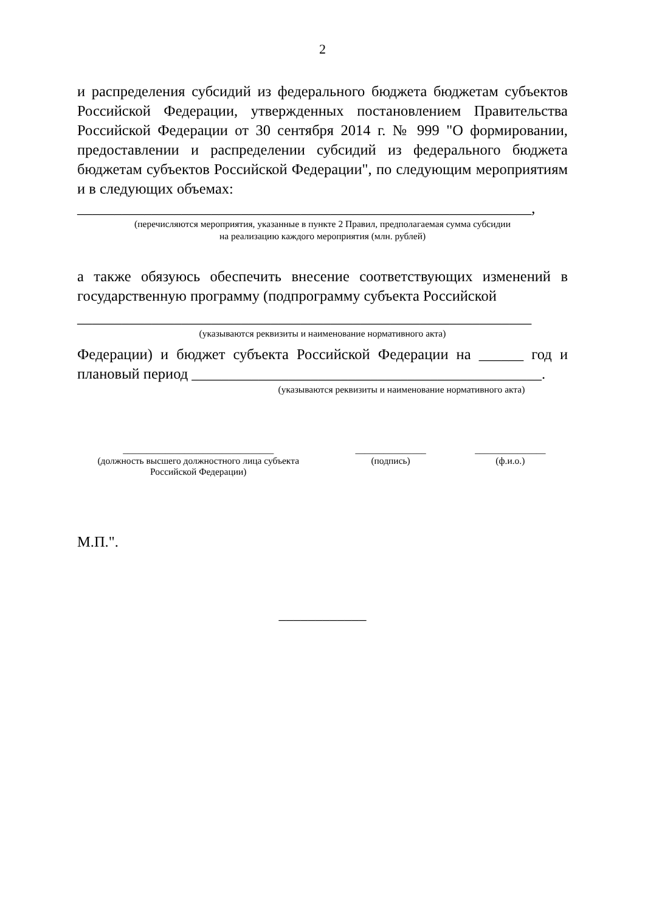2
и распределения субсидий из федерального бюджета бюджетам субъектов Российской Федерации, утвержденных постановлением Правительства Российской Федерации от 30 сентября 2014 г. № 999 "О формировании, предоставлении и распределении субсидий из федерального бюджета бюджетам субъектов Российской Федерации", по следующим мероприятиям и в следующих объемах:
_____________________________________________________________,
(перечисляются мероприятия, указанные в пункте 2 Правил, предполагаемая сумма субсидии
на реализацию каждого мероприятия (млн. рублей)
а также обязуюсь обеспечить внесение соответствующих изменений в государственную программу (подпрограмму субъекта Российской
_____________________________________________________________
(указываются реквизиты и наименование нормативного акта)
Федерации) и бюджет субъекта Российской Федерации на ______ год и плановый период _______________________________________________.
(указываются реквизиты и наименование нормативного акта)
________________________________
(должность высшего должностного лица субъекта
Российской Федерации)
_______________
(подпись)
_______________
(ф.и.о.)
М.П.".
____________